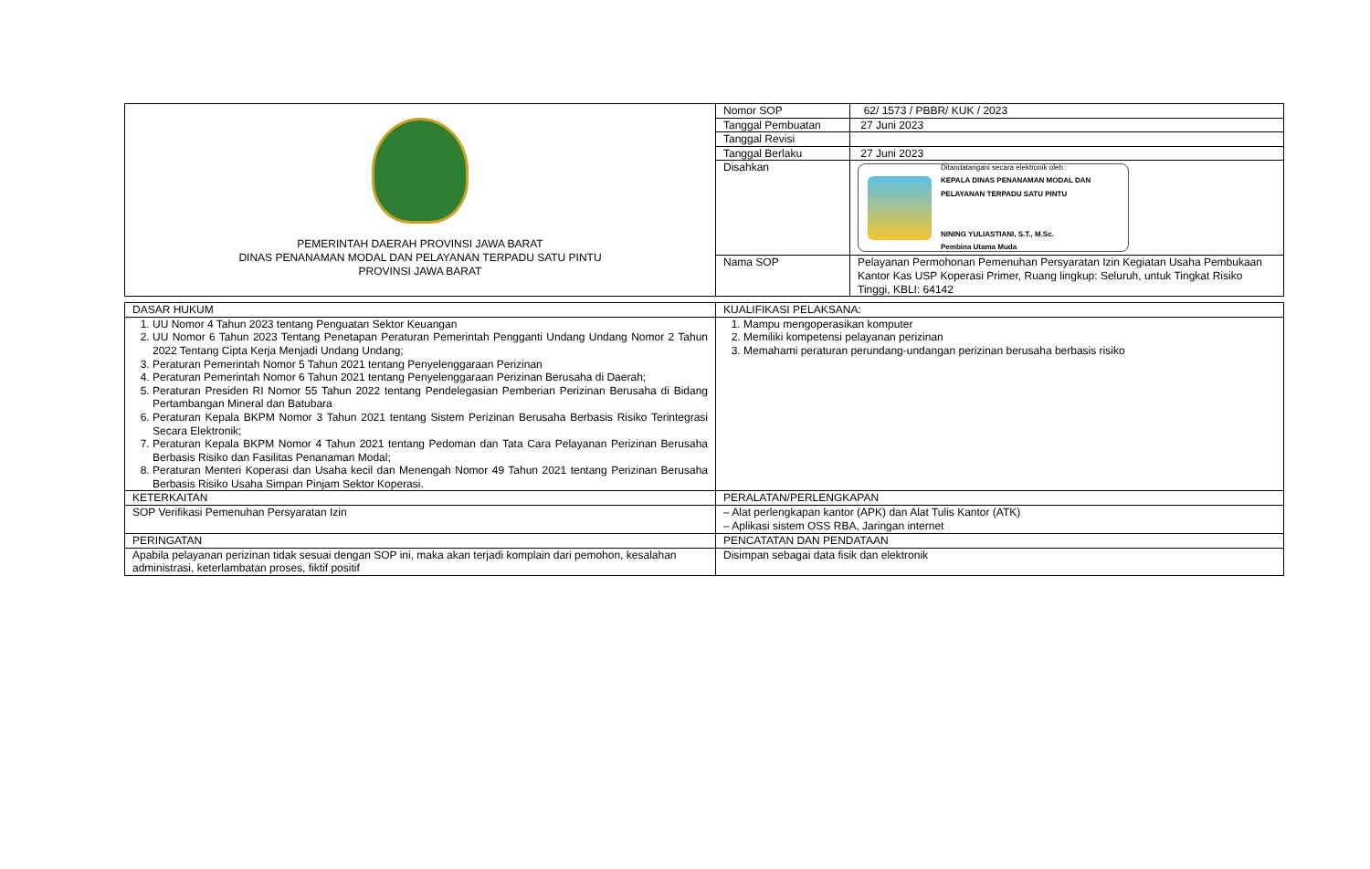| PEMERINTAH DAERAH PROVINSI JAWA BARAT DINAS PENANAMAN MODAL DAN PELAYANAN TERPADU SATU PINTU PROVINSI JAWA BARAT | Nomor SOP | 62/ 1573 / PBBR/ KUK / 2023 |
| | Tanggal Pembuatan | 27 Juni 2023 |
| | Tanggal Revisi | |
| | Tanggal Berlaku | 27 Juni 2023 |
| | Disahkan | Ditandatangani secara elektronik oleh : KEPALA DINAS PENANAMAN MODAL DAN PELAYANAN TERPADU SATU PINTU NINING YULIASTIANI, S.T., M.Sc. Pembina Utama Muda |
| | Nama SOP | Pelayanan Permohonan Pemenuhan Persyaratan Izin Kegiatan Usaha Pembukaan Kantor Kas USP Koperasi Primer, Ruang lingkup: Seluruh, untuk Tingkat Risiko Tinggi, KBLI: 64142 |
| DASAR HUKUM | KUALIFIKASI PELAKSANA: |
| 1. UU Nomor 4 Tahun 2023 tentang Penguatan Sektor Keuangan 2. UU Nomor 6 Tahun 2023 Tentang Penetapan Peraturan Pemerintah Pengganti Undang Undang Nomor 2 Tahun 2022 Tentang Cipta Kerja Menjadi Undang Undang; 3. Peraturan Pemerintah Nomor 5 Tahun 2021 tentang Penyelenggaraan Perizinan 4. Peraturan Pemerintah Nomor 6 Tahun 2021 tentang Penyelenggaraan Perizinan Berusaha di Daerah; 5. Peraturan Presiden RI Nomor 55 Tahun 2022 tentang Pendelegasian Pemberian Perizinan Berusaha di Bidang Pertambangan Mineral dan Batubara 6. Peraturan Kepala BKPM Nomor 3 Tahun 2021 tentang Sistem Perizinan Berusaha Berbasis Risiko Terintegrasi Secara Elektronik; 7. Peraturan Kepala BKPM Nomor 4 Tahun 2021 tentang Pedoman dan Tata Cara Pelayanan Perizinan Berusaha Berbasis Risiko dan Fasilitas Penanaman Modal; 8. Peraturan Menteri Koperasi dan Usaha kecil dan Menengah Nomor 49 Tahun 2021 tentang Perizinan Berusaha Berbasis Risiko Usaha Simpan Pinjam Sektor Koperasi. | 1. Mampu mengoperasikan komputer 2. Memiliki kompetensi pelayanan perizinan 3. Memahami peraturan perundang-undangan perizinan berusaha berbasis risiko |
| KETERKAITAN | PERALATAN/PERLENGKAPAN |
| SOP Verifikasi Pemenuhan Persyaratan Izin | – Alat perlengkapan kantor (APK) dan Alat Tulis Kantor (ATK) – Aplikasi sistem OSS RBA, Jaringan internet |
| PERINGATAN | PENCATATAN DAN PENDATAAN |
| Apabila pelayanan perizinan tidak sesuai dengan SOP ini, maka akan terjadi komplain dari pemohon, kesalahan administrasi, keterlambatan proses, fiktif positif | Disimpan sebagai data fisik dan elektronik |